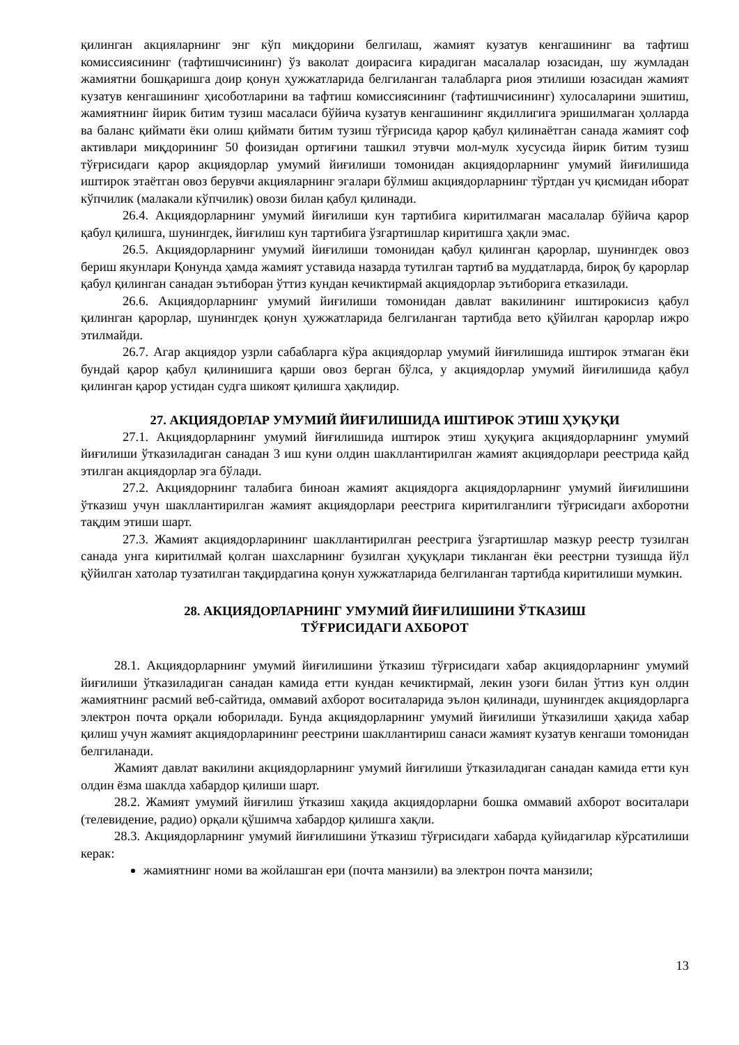қилинган акцияларнинг энг кўп миқдорини белгилаш, жамият кузатув кенгашининг ва тафтиш комиссиясининг (тафтишчисининг) ўз ваколат доирасига кирадиган масалалар юзасидан, шу жумладан жамиятни бошқаришга доир қонун ҳужжатларида белгиланган талабларга риоя этилиши юзасидан жамият кузатув кенгашининг ҳисоботларини ва тафтиш комиссиясининг (тафтишчисининг) хулосаларини эшитиш, жамиятнинг йирик битим тузиш масаласи бўйича кузатув кенгашининг якдиллигига эришилмаган ҳолларда ва баланс қиймати ёки олиш қиймати битим тузиш тўғрисида қарор қабул қилинаётган санада жамият соф активлари миқдорининг 50 фоизидан ортиғини ташкил этувчи мол-мулк хусусида йирик битим тузиш тўғрисидаги қарор акциядорлар умумий йиғилиши томонидан акциядорларнинг умумий йиғилишида иштирок этаётган овоз берувчи акцияларнинг эгалари бўлмиш акциядорларнинг тўртдан уч қисмидан иборат кўпчилик (малакали кўпчилик) овози билан қабул қилинади.
26.4. Акциядорларнинг умумий йиғилиши кун тартибига киритилмаган масалалар бўйича қарор қабул қилишга, шунингдек, йиғилиш кун тартибига ўзгартишлар киритишга ҳақли эмас.
26.5. Акциядорларнинг умумий йиғилиши томонидан қабул қилинган қарорлар, шунингдек овоз бериш якунлари Қонунда ҳамда жамият уставида назарда тутилган тартиб ва муддатларда, бироқ бу қарорлар қабул қилинган санадан эътиборан ўттиз кундан кечиктирмай акциядорлар эътиборига етказилади.
26.6. Акциядорларнинг умумий йиғилиши томонидан давлат вакилининг иштирокисиз қабул қилинган қарорлар, шунингдек қонун ҳужжатларида белгиланган тартибда вето қўйилган қарорлар ижро этилмайди.
26.7. Агар акциядор узрли сабабларга кўра акциядорлар умумий йиғилишида иштирок этмаган ёки бундай қарор қабул қилинишига қарши овоз берган бўлса, у акциядорлар умумий йиғилишида қабул қилинган қарор устидан судга шикоят қилишга ҳақлидир.
27. АКЦИЯДОРЛАР УМУМИЙ ЙИҒИЛИШИДА ИШТИРОК ЭТИШ ҲУҚУҚИ
27.1. Акциядорларнинг умумий йиғилишида иштирок этиш ҳуқуқига акциядорларнинг умумий йиғилиши ўтказиладиган санадан 3 иш куни олдин шакллантирилган жамият акциядорлари реестрида қайд этилган акциядорлар эга бўлади.
27.2. Акциядорнинг талабига биноан жамият акциядорга акциядорларнинг умумий йиғилишини ўтказиш учун шакллантирилган жамият акциядорлари реестрига киритилганлиги тўғрисидаги ахборотни тақдим этиши шарт.
27.3. Жамият акциядорларининг шакллантирилган реестрига ўзгартишлар мазкур реестр тузилган санада унга киритилмай қолган шахсларнинг бузилган ҳуқуқлари тикланган ёки реестрни тузишда йўл қўйилган хатолар тузатилган тақдирдагина қонун хужжатларида белгиланган тартибда киритилиши мумкин.
28. АКЦИЯДОРЛАРНИНГ УМУМИЙ ЙИҒИЛИШИНИ ЎТКАЗИШ
ТЎҒРИСИДАГИ АХБОРОТ
28.1. Акциядорларнинг умумий йиғилишини ўтказиш тўғрисидаги хабар акциядорларнинг умумий йиғилиши ўтказиладиган санадан камида етти кундан кечиктирмай, лекин узоғи билан ўттиз кун олдин жамиятнинг расмий веб-сайтида, оммавий ахборот воситаларида эълон қилинади, шунингдек акциядорларга электрон почта орқали юборилади. Бунда акциядорларнинг умумий йиғилиши ўтказилиши ҳақида хабар қилиш учун жамият акциядорларининг реестрини шакллантириш санаси жамият кузатув кенгаши томонидан белгиланади.
Жамият давлат вакилини акциядорларнинг умумий йиғилиши ўтказиладиган санадан камида етти кун олдин ёзма шаклда хабардор қилиши шарт.
28.2. Жамият умумий йиғилиш ўтказиш хақида акциядорларни бошка оммавий ахборот воситалари (телевидение, радио) орқали қўшимча хабардор қилишга хақли.
28.3. Акциядорларнинг умумий йиғилишини ўтказиш тўғрисидаги хабарда қуйидагилар кўрсатилиши керак:
жамиятнинг номи ва жойлашган ери (почта манзили) ва электрон почта манзили;
13